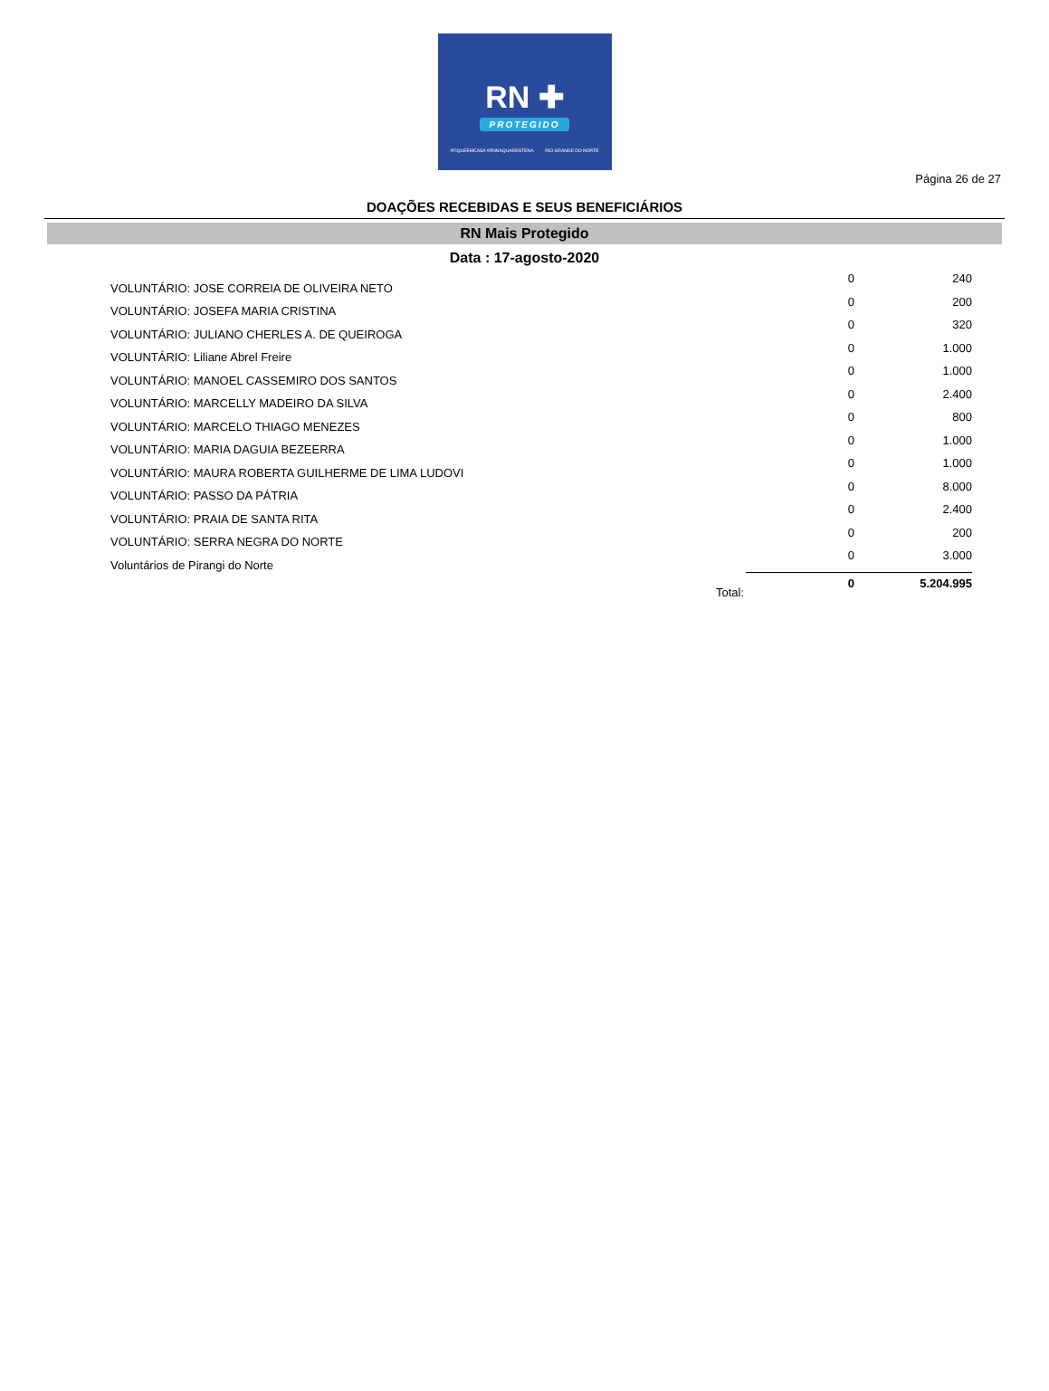RN ✚
PROTEGIDO
#FIQUEEMCASA #RNNAQUARENTENA RIO GRANDE DO NORTE
Página 26 de 27
DOAÇÕES RECEBIDAS E SEUS BENEFICIÁRIOS
RN Mais Protegido
Data : 17-agosto-2020
| VOLUNTÁRIO: JOSE CORREIA DE OLIVEIRA NETO | 0 | 240 |
| VOLUNTÁRIO: JOSEFA MARIA CRISTINA | 0 | 200 |
| VOLUNTÁRIO: JULIANO CHERLES A. DE QUEIROGA | 0 | 320 |
| VOLUNTÁRIO: Liliane Abrel Freire | 0 | 1.000 |
| VOLUNTÁRIO: MANOEL CASSEMIRO DOS SANTOS | 0 | 1.000 |
| VOLUNTÁRIO: MARCELLY MADEIRO DA SILVA | 0 | 2.400 |
| VOLUNTÁRIO: MARCELO THIAGO MENEZES | 0 | 800 |
| VOLUNTÁRIO: MARIA DAGUIA BEZEERRA | 0 | 1.000 |
| VOLUNTÁRIO: MAURA ROBERTA GUILHERME DE LIMA LUDOVI | 0 | 1.000 |
| VOLUNTÁRIO: PASSO DA PÁTRIA | 0 | 8.000 |
| VOLUNTÁRIO: PRAIA DE SANTA RITA | 0 | 2.400 |
| VOLUNTÁRIO: SERRA NEGRA DO NORTE | 0 | 200 |
| Voluntários de Pirangi do Norte | 0 | 3.000 |
| Total: | 0 | 5.204.995 |